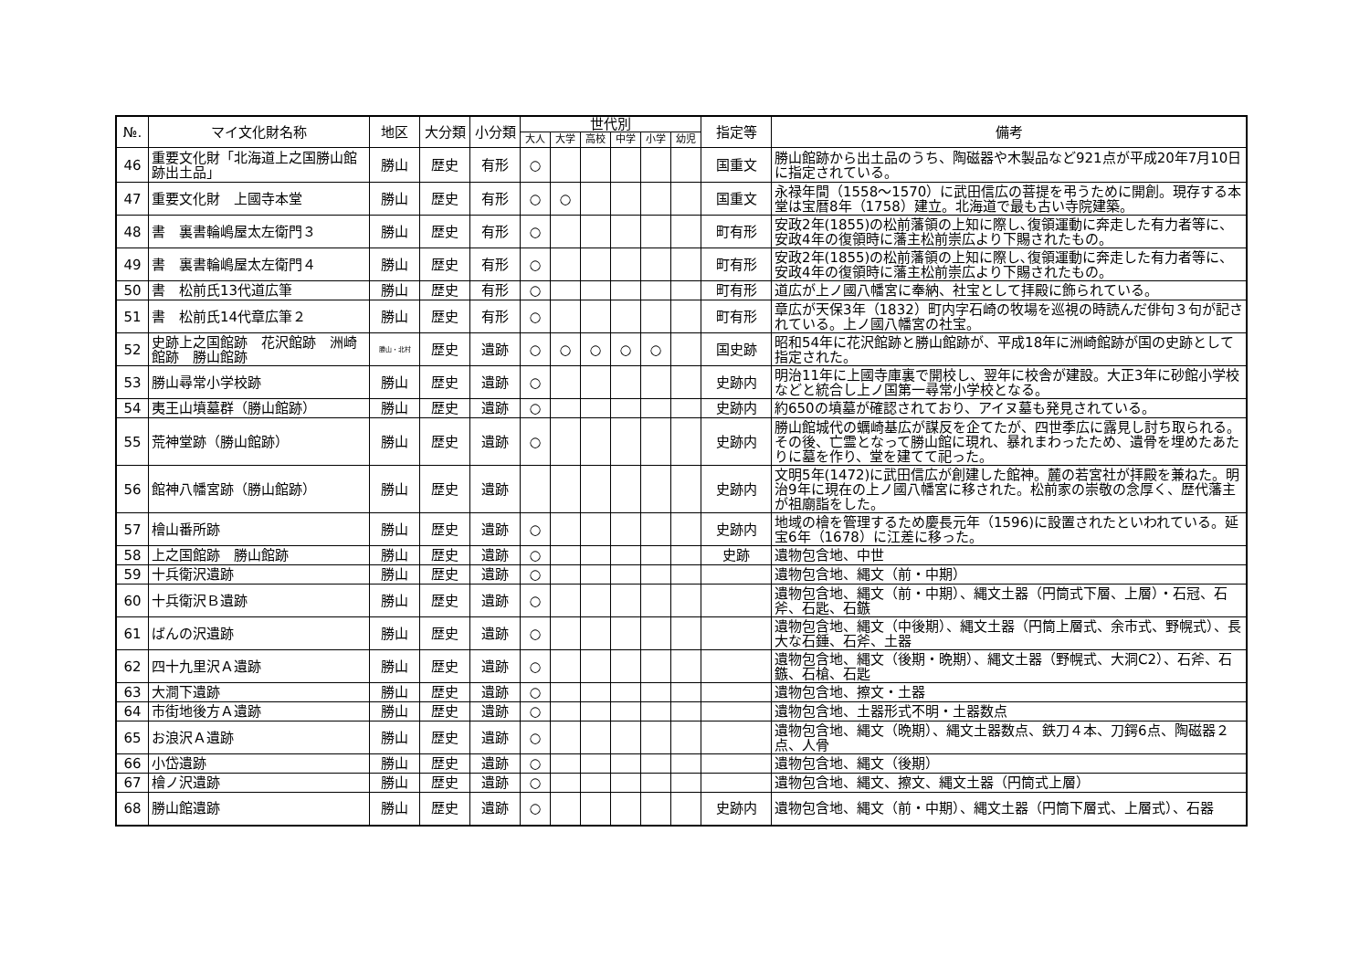| №. | マイ文化財名称 | 地区 | 大分類 | 小分類 | 世代別 | | | | | | 指定等 | 備考 |
| --- | --- | --- | --- | --- | --- | --- | --- | --- | --- | --- | --- | --- |
| | | | | | 大人 | 大学 | 高校 | 中学 | 小学 | 幼児 | | |
| 46 | 重要文化財「北海道上之国勝山館跡出土品」 | 勝山 | 歴史 | 有形 | ○ | | | | | | 国重文 | 勝山館跡から出土品のうち、陶磁器や木製品など921点が平成20年7月10日に指定されている。 |
| 47 | 重要文化財 上國寺本堂 | 勝山 | 歴史 | 有形 | ○ | ○ | | | | | 国重文 | 永禄年間（1558～1570）に武田信広の菩提を弔うために開創。現存する本堂は宝暦8年（1758）建立。北海道で最も古い寺院建築。 |
| 48 | 書 裏書輪嶋屋太左衛門３ | 勝山 | 歴史 | 有形 | ○ | | | | | | 町有形 | 安政2年(1855)の松前藩領の上知に際し､復領運動に奔走した有力者等に、安政4年の復領時に藩主松前崇広より下賜されたもの。 |
| 49 | 書 裏書輪嶋屋太左衛門４ | 勝山 | 歴史 | 有形 | ○ | | | | | | 町有形 | 安政2年(1855)の松前藩領の上知に際し､復領運動に奔走した有力者等に、安政4年の復領時に藩主松前崇広より下賜されたもの。 |
| 50 | 書 松前氏13代道広筆 | 勝山 | 歴史 | 有形 | ○ | | | | | | 町有形 | 道広が上ノ國八幡宮に奉納、社宝として拝殿に飾られている。 |
| 51 | 書 松前氏14代章広筆２ | 勝山 | 歴史 | 有形 | ○ | | | | | | 町有形 | 章広が天保3年（1832）町内字石崎の牧場を巡視の時読んだ俳句３句が記されている。上ノ國八幡宮の社宝。 |
| 52 | 史跡上之国館跡 花沢館跡 洲崎館跡 勝山館跡 | 勝山・北村 | 歴史 | 遺跡 | ○ | ○ | ○ | ○ | ○ | | 国史跡 | 昭和54年に花沢館跡と勝山館跡が、平成18年に洲崎館跡が国の史跡として指定された。 |
| 53 | 勝山尋常小学校跡 | 勝山 | 歴史 | 遺跡 | ○ | | | | | | 史跡内 | 明治11年に上國寺庫裏で開校し、翌年に校舎が建設。大正3年に砂館小学校などと統合し上ノ国第一尋常小学校となる。 |
| 54 | 夷王山墳墓群（勝山館跡） | 勝山 | 歴史 | 遺跡 | ○ | | | | | | 史跡内 | 約650の墳墓が確認されており、アイヌ墓も発見されている。 |
| 55 | 荒神堂跡（勝山館跡） | 勝山 | 歴史 | 遺跡 | ○ | | | | | | 史跡内 | 勝山館城代の蠣崎基広が謀反を企てたが、四世季広に露見し討ち取られる。その後、亡霊となって勝山館に現れ、暴れまわったため、遺骨を埋めたあたりに墓を作り、堂を建てて祀った。 |
| 56 | 館神八幡宮跡（勝山館跡） | 勝山 | 歴史 | 遺跡 | | | | | | | 史跡内 | 文明5年(1472)に武田信広が創建した館神。麓の若宮社が拝殿を兼ねた。明治9年に現在の上ノ國八幡宮に移された。松前家の崇敬の念厚く、歴代藩主が祖廟詣をした。 |
| 57 | 檜山番所跡 | 勝山 | 歴史 | 遺跡 | ○ | | | | | | 史跡内 | 地域の檜を管理するため慶長元年（1596)に設置されたといわれている。延宝6年（1678）に江差に移った。 |
| 58 | 上之国館跡 勝山館跡 | 勝山 | 歴史 | 遺跡 | ○ | | | | | | 史跡 | 遺物包含地、中世 |
| 59 | 十兵衛沢遺跡 | 勝山 | 歴史 | 遺跡 | ○ | | | | | | | 遺物包含地、縄文（前・中期） |
| 60 | 十兵衛沢Ｂ遺跡 | 勝山 | 歴史 | 遺跡 | ○ | | | | | | | 遺物包含地、縄文（前・中期）、縄文土器（円筒式下層、上層）・石冠、石斧、石匙、石鏃 |
| 61 | ばんの沢遺跡 | 勝山 | 歴史 | 遺跡 | ○ | | | | | | | 遺物包含地、縄文（中後期）、縄文土器（円筒上層式、余市式、野幌式）、長大な石錘、石斧、土器 |
| 62 | 四十九里沢Ａ遺跡 | 勝山 | 歴史 | 遺跡 | ○ | | | | | | | 遺物包含地、縄文（後期・晩期）、縄文土器（野幌式、大洞C2）、石斧、石鏃、石槍、石匙 |
| 63 | 大澗下遺跡 | 勝山 | 歴史 | 遺跡 | ○ | | | | | | | 遺物包含地、擦文・土器 |
| 64 | 市街地後方Ａ遺跡 | 勝山 | 歴史 | 遺跡 | ○ | | | | | | | 遺物包含地、土器形式不明・土器数点 |
| 65 | お浪沢Ａ遺跡 | 勝山 | 歴史 | 遺跡 | ○ | | | | | | | 遺物包含地、縄文（晩期）、縄文土器数点、鉄刀４本、刀鍔6点、陶磁器２点、人骨 |
| 66 | 小岱遺跡 | 勝山 | 歴史 | 遺跡 | ○ | | | | | | | 遺物包含地、縄文（後期） |
| 67 | 檜ノ沢遺跡 | 勝山 | 歴史 | 遺跡 | ○ | | | | | | | 遺物包含地、縄文、擦文、縄文土器（円筒式上層） |
| 68 | 勝山館遺跡 | 勝山 | 歴史 | 遺跡 | ○ | | | | | | 史跡内 | 遺物包含地、縄文（前・中期）、縄文土器（円筒下層式、上層式）、石器 |